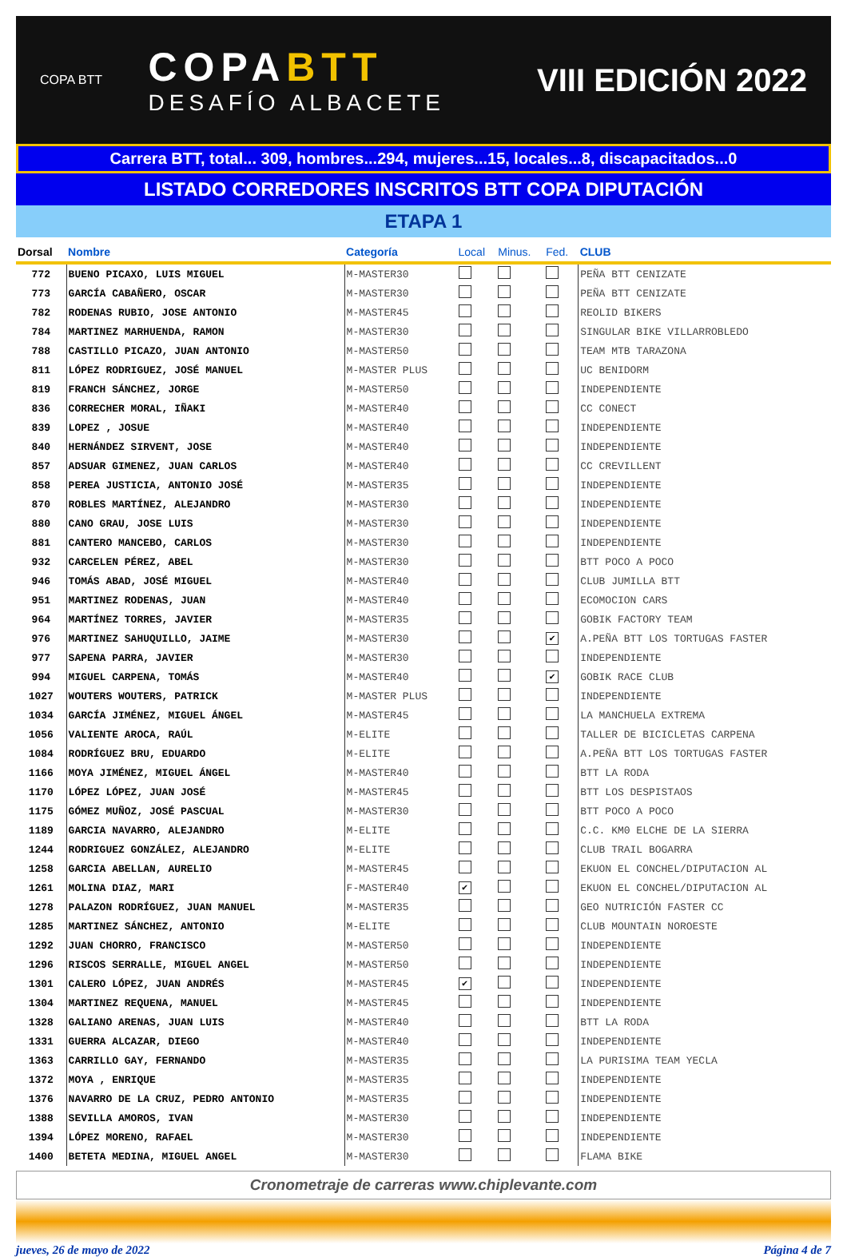COPA BTT
COPABTT
DESAFÍO ALBACETE
VIII EDICIÓN 2022
Carrera BTT, total... 309, hombres...294, mujeres...15, locales...8, discapacitados...0
LISTADO CORREDORES INSCRITOS BTT COPA DIPUTACIÓN
ETAPA 1
| Dorsal | Nombre | Categoría | Local | Minus. | Fed. | CLUB |
| --- | --- | --- | --- | --- | --- | --- |
| 772 | BUENO PICAXO, LUIS MIGUEL | M-MASTER30 | | | | PEÑA BTT CENIZATE |
| 773 | GARCÍA CABAÑERO, OSCAR | M-MASTER30 | | | | PEÑA BTT CENIZATE |
| 782 | RODENAS RUBIO, JOSE ANTONIO | M-MASTER45 | | | | REOLID BIKERS |
| 784 | MARTINEZ MARHUENDA, RAMON | M-MASTER30 | | | | SINGULAR BIKE VILLARROBLEDO |
| 788 | CASTILLO PICAZO, JUAN ANTONIO | M-MASTER50 | | | | TEAM MTB TARAZONA |
| 811 | LÓPEZ RODRIGUEZ, JOSÉ MANUEL | M-MASTER PLUS | | | | UC BENIDORM |
| 819 | FRANCH SÁNCHEZ, JORGE | M-MASTER50 | | | | INDEPENDIENTE |
| 836 | CORRECHER MORAL, IÑAKI | M-MASTER40 | | | | CC CONECT |
| 839 | LOPEZ , JOSUE | M-MASTER40 | | | | INDEPENDIENTE |
| 840 | HERNÁNDEZ SIRVENT, JOSE | M-MASTER40 | | | | INDEPENDIENTE |
| 857 | ADSUAR GIMENEZ, JUAN CARLOS | M-MASTER40 | | | | CC CREVILLENT |
| 858 | PEREA JUSTICIA, ANTONIO JOSÉ | M-MASTER35 | | | | INDEPENDIENTE |
| 870 | ROBLES MARTÍNEZ, ALEJANDRO | M-MASTER30 | | | | INDEPENDIENTE |
| 880 | CANO GRAU, JOSE LUIS | M-MASTER30 | | | | INDEPENDIENTE |
| 881 | CANTERO MANCEBO, CARLOS | M-MASTER30 | | | | INDEPENDIENTE |
| 932 | CARCELEN PÉREZ, ABEL | M-MASTER30 | | | | BTT POCO A POCO |
| 946 | TOMÁS ABAD, JOSÉ MIGUEL | M-MASTER40 | | | | CLUB JUMILLA BTT |
| 951 | MARTINEZ RODENAS, JUAN | M-MASTER40 | | | | ECOMOCION CARS |
| 964 | MARTÍNEZ TORRES, JAVIER | M-MASTER35 | | | | GOBIK FACTORY TEAM |
| 976 | MARTINEZ SAHUQUILLO, JAIME | M-MASTER30 | | | ✔ | A.PEÑA BTT LOS TORTUGAS FASTER |
| 977 | SAPENA PARRA, JAVIER | M-MASTER30 | | | | INDEPENDIENTE |
| 994 | MIGUEL CARPENA, TOMÁS | M-MASTER40 | | | ✔ | GOBIK RACE CLUB |
| 1027 | WOUTERS WOUTERS, PATRICK | M-MASTER PLUS | | | | INDEPENDIENTE |
| 1034 | GARCÍA JIMÉNEZ, MIGUEL ÁNGEL | M-MASTER45 | | | | LA MANCHUELA EXTREMA |
| 1056 | VALIENTE AROCA, RAÚL | M-ELITE | | | | TALLER DE BICICLETAS CARPENA |
| 1084 | RODRÍGUEZ BRU, EDUARDO | M-ELITE | | | | A.PEÑA BTT LOS TORTUGAS FASTER |
| 1166 | MOYA JIMÉNEZ, MIGUEL ÁNGEL | M-MASTER40 | | | | BTT LA RODA |
| 1170 | LÓPEZ LÓPEZ, JUAN JOSÉ | M-MASTER45 | | | | BTT LOS DESPISTAOS |
| 1175 | GÓMEZ MUÑOZ, JOSÉ PASCUAL | M-MASTER30 | | | | BTT POCO A POCO |
| 1189 | GARCIA NAVARRO, ALEJANDRO | M-ELITE | | | | C.C. KM0 ELCHE DE LA SIERRA |
| 1244 | RODRIGUEZ GONZÁLEZ, ALEJANDRO | M-ELITE | | | | CLUB TRAIL BOGARRA |
| 1258 | GARCIA ABELLAN, AURELIO | M-MASTER45 | | | | EKUON EL CONCHEL/DIPUTACION AL |
| 1261 | MOLINA DIAZ, MARI | F-MASTER40 | ✔ | | | EKUON EL CONCHEL/DIPUTACION AL |
| 1278 | PALAZON RODRÍGUEZ, JUAN MANUEL | M-MASTER35 | | | | GEO NUTRICIÓN FASTER CC |
| 1285 | MARTINEZ SÁNCHEZ, ANTONIO | M-ELITE | | | | CLUB MOUNTAIN NOROESTE |
| 1292 | JUAN CHORRO, FRANCISCO | M-MASTER50 | | | | INDEPENDIENTE |
| 1296 | RISCOS SERRALLE, MIGUEL ANGEL | M-MASTER50 | | | | INDEPENDIENTE |
| 1301 | CALERO LÓPEZ, JUAN ANDRÉS | M-MASTER45 | ✔ | | | INDEPENDIENTE |
| 1304 | MARTINEZ REQUENA, MANUEL | M-MASTER45 | | | | INDEPENDIENTE |
| 1328 | GALIANO ARENAS, JUAN LUIS | M-MASTER40 | | | | BTT LA RODA |
| 1331 | GUERRA ALCAZAR, DIEGO | M-MASTER40 | | | | INDEPENDIENTE |
| 1363 | CARRILLO GAY, FERNANDO | M-MASTER35 | | | | LA PURISIMA TEAM YECLA |
| 1372 | MOYA , ENRIQUE | M-MASTER35 | | | | INDEPENDIENTE |
| 1376 | NAVARRO DE LA CRUZ, PEDRO ANTONIO | M-MASTER35 | | | | INDEPENDIENTE |
| 1388 | SEVILLA AMOROS, IVAN | M-MASTER30 | | | | INDEPENDIENTE |
| 1394 | LÓPEZ MORENO, RAFAEL | M-MASTER30 | | | | INDEPENDIENTE |
| 1400 | BETETA MEDINA, MIGUEL ANGEL | M-MASTER30 | | | | FLAMA BIKE |
Cronometraje de carreras www.chiplevante.com
jueves, 26 de mayo de 2022 Página 4 de 7